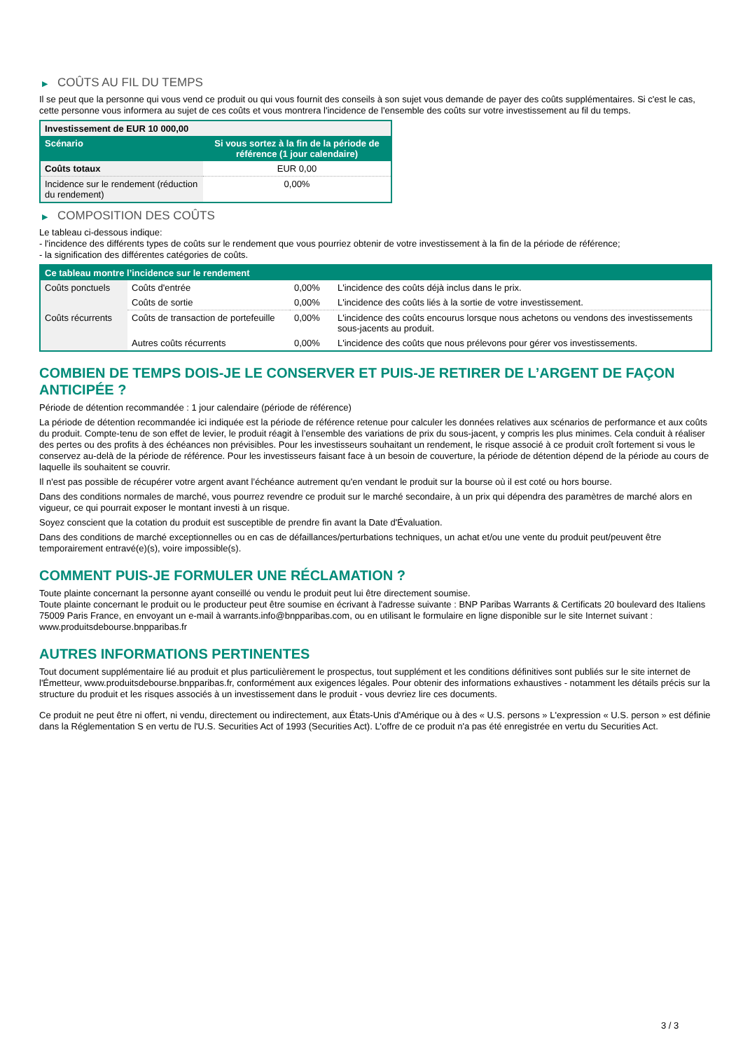▶ COÛTS AU FIL DU TEMPS
Il se peut que la personne qui vous vend ce produit ou qui vous fournit des conseils à son sujet vous demande de payer des coûts supplémentaires. Si c'est le cas, cette personne vous informera au sujet de ces coûts et vous montrera l'incidence de l'ensemble des coûts sur votre investissement au fil du temps.
| Investissement de EUR 10 000,00 | |
| --- | --- |
| Scénario | Si vous sortez à la fin de la période de référence (1 jour calendaire) |
| Coûts totaux | EUR 0,00 |
| Incidence sur le rendement (réduction du rendement) | 0,00% |
▶ COMPOSITION DES COÛTS
Le tableau ci-dessous indique:
- l'incidence des différents types de coûts sur le rendement que vous pourriez obtenir de votre investissement à la fin de la période de référence;
- la signification des différentes catégories de coûts.
| Ce tableau montre l’incidence sur le rendement | | | |
| --- | --- | --- | --- |
| Coûts ponctuels | Coûts d'entrée | 0,00% | L'incidence des coûts déjà inclus dans le prix. |
| | Coûts de sortie | 0,00% | L'incidence des coûts liés à la sortie de votre investissement. |
| Coûts récurrents | Coûts de transaction de portefeuille | 0,00% | L'incidence des coûts encourus lorsque nous achetons ou vendons des investissements sous-jacents au produit. |
| | Autres coûts récurrents | 0,00% | L'incidence des coûts que nous prélevons pour gérer vos investissements. |
COMBIEN DE TEMPS DOIS-JE LE CONSERVER ET PUIS-JE RETIRER DE L’ARGENT DE FAÇON ANTICIPÉE ?
Période de détention recommandée : 1 jour calendaire (période de référence)
La période de détention recommandée ici indiquée est la période de référence retenue pour calculer les données relatives aux scénarios de performance et aux coûts du produit. Compte-tenu de son effet de levier, le produit réagit à l’ensemble des variations de prix du sous-jacent, y compris les plus minimes. Cela conduit à réaliser des pertes ou des profits à des échéances non prévisibles. Pour les investisseurs souhaitant un rendement, le risque associé à ce produit croît fortement si vous le conservez au-delà de la période de référence. Pour les investisseurs faisant face à un besoin de couverture, la période de détention dépend de la période au cours de laquelle ils souhaitent se couvrir.
Il n'est pas possible de récupérer votre argent avant l’échéance autrement qu'en vendant le produit sur la bourse où il est coté ou hors bourse.
Dans des conditions normales de marché, vous pourrez revendre ce produit sur le marché secondaire, à un prix qui dépendra des paramètres de marché alors en vigueur, ce qui pourrait exposer le montant investi à un risque.
Soyez conscient que la cotation du produit est susceptible de prendre fin avant la Date d'Évaluation.
Dans des conditions de marché exceptionnelles ou en cas de défaillances/perturbations techniques, un achat et/ou une vente du produit peut/peuvent être temporairement entravé(e)(s), voire impossible(s).
COMMENT PUIS-JE FORMULER UNE RÉCLAMATION ?
Toute plainte concernant la personne ayant conseillé ou vendu le produit peut lui être directement soumise.
Toute plainte concernant le produit ou le producteur peut être soumise en écrivant à l'adresse suivante : BNP Paribas Warrants & Certificats 20 boulevard des Italiens 75009 Paris France, en envoyant un e-mail à warrants.info@bnpparibas.com, ou en utilisant le formulaire en ligne disponible sur le site Internet suivant : www.produitsdebourse.bnpparibas.fr
AUTRES INFORMATIONS PERTINENTES
Tout document supplémentaire lié au produit et plus particulièrement le prospectus, tout supplément et les conditions définitives sont publiés sur le site internet de l'Émetteur, www.produitsdebourse.bnpparibas.fr, conformément aux exigences légales. Pour obtenir des informations exhaustives - notamment les détails précis sur la structure du produit et les risques associés à un investissement dans le produit - vous devriez lire ces documents.
Ce produit ne peut être ni offert, ni vendu, directement ou indirectement, aux États-Unis d'Amérique ou à des « U.S. persons » L'expression « U.S. person » est définie dans la Réglementation S en vertu de l'U.S. Securities Act of 1993 (Securities Act). L'offre de ce produit n'a pas été enregistrée en vertu du Securities Act.
3 / 3